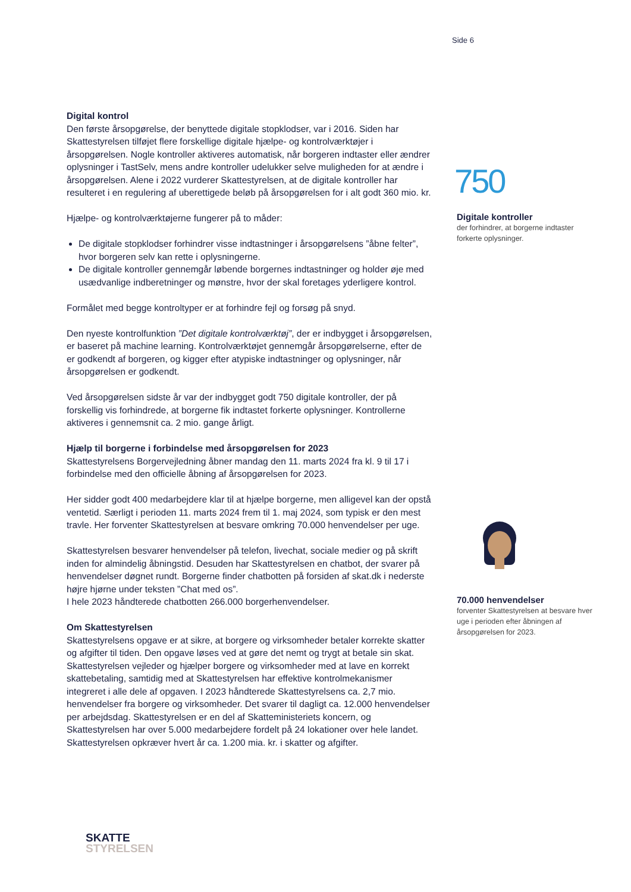Side 6
Digital kontrol
Den første årsopgørelse, der benyttede digitale stopklodser, var i 2016. Siden har Skattestyrelsen tilføjet flere forskellige digitale hjælpe- og kontrolværktøjer i årsopgørelsen. Nogle kontroller aktiveres automatisk, når borgeren indtaster eller ændrer oplysninger i TastSelv, mens andre kontroller udelukker selve muligheden for at ændre i årsopgørelsen. Alene i 2022 vurderer Skattestyrelsen, at de digitale kontroller har resulteret i en regulering af uberettigede beløb på årsopgørelsen for i alt godt 360 mio. kr.
Hjælpe- og kontrolværktøjerne fungerer på to måder:
De digitale stopklodser forhindrer visse indtastninger i årsopgørelsens ”åbne felter”, hvor borgeren selv kan rette i oplysningerne.
De digitale kontroller gennemgår løbende borgernes indtastninger og holder øje med usædvanlige indberetninger og mønstre, hvor der skal foretages yderligere kontrol.
Formålet med begge kontroltyper er at forhindre fejl og forsøg på snyd.
Den nyeste kontrolfunktion ”Det digitale kontrolværktøj”, der er indbygget i årsopgørelsen, er baseret på machine learning. Kontrolværktøjet gennemgår årsopgørelserne, efter de er godkendt af borgeren, og kigger efter atypiske indtastninger og oplysninger, når årsopgørelsen er godkendt.
Ved årsopgørelsen sidste år var der indbygget godt 750 digitale kontroller, der på forskellig vis forhindrede, at borgerne fik indtastet forkerte oplysninger. Kontrollerne aktiveres i gennemsnit ca. 2 mio. gange årligt.
Hjælp til borgerne i forbindelse med årsopgørelsen for 2023
Skattestyrelsens Borgervejledning åbner mandag den 11. marts 2024 fra kl. 9 til 17 i forbindelse med den officielle åbning af årsopgørelsen for 2023.
Her sidder godt 400 medarbejdere klar til at hjælpe borgerne, men alligevel kan der opstå ventetid. Særligt i perioden 11. marts 2024 frem til 1. maj 2024, som typisk er den mest travle. Her forventer Skattestyrelsen at besvare omkring 70.000 henvendelser per uge.
Skattestyrelsen besvarer henvendelser på telefon, livechat, sociale medier og på skrift inden for almindelig åbningstid. Desuden har Skattestyrelsen en chatbot, der svarer på henvendelser døgnet rundt. Borgerne finder chatbotten på forsiden af skat.dk i nederste højre hjørne under teksten ”Chat med os”.
I hele 2023 håndterede chatbotten 266.000 borgerhenvendelser.
Om Skattestyrelsen
Skattestyrelsens opgave er at sikre, at borgere og virksomheder betaler korrekte skatter og afgifter til tiden. Den opgave løses ved at gøre det nemt og trygt at betale sin skat. Skattestyrelsen vejleder og hjælper borgere og virksomheder med at lave en korrekt skattebetaling, samtidig med at Skattestyrelsen har effektive kontrolmekanismer integreret i alle dele af opgaven. I 2023 håndterede Skattestyrelsens ca. 2,7 mio. henvendelser fra borgere og virksomheder. Det svarer til dagligt ca. 12.000 henvendelser per arbejdsdag. Skattestyrelsen er en del af Skatteministeriets koncern, og Skattestyrelsen har over 5.000 medarbejdere fordelt på 24 lokationer over hele landet. Skattestyrelsen opkræver hvert år ca. 1.200 mia. kr. i skatter og afgifter.
750
Digitale kontroller
der forhindrer, at borgerne indtaster forkerte oplysninger.
70.000 henvendelser
forventer Skattestyrelsen at besvare hver uge i perioden efter åbningen af årsopgørelsen for 2023.
SKATTE
STYRELSEN